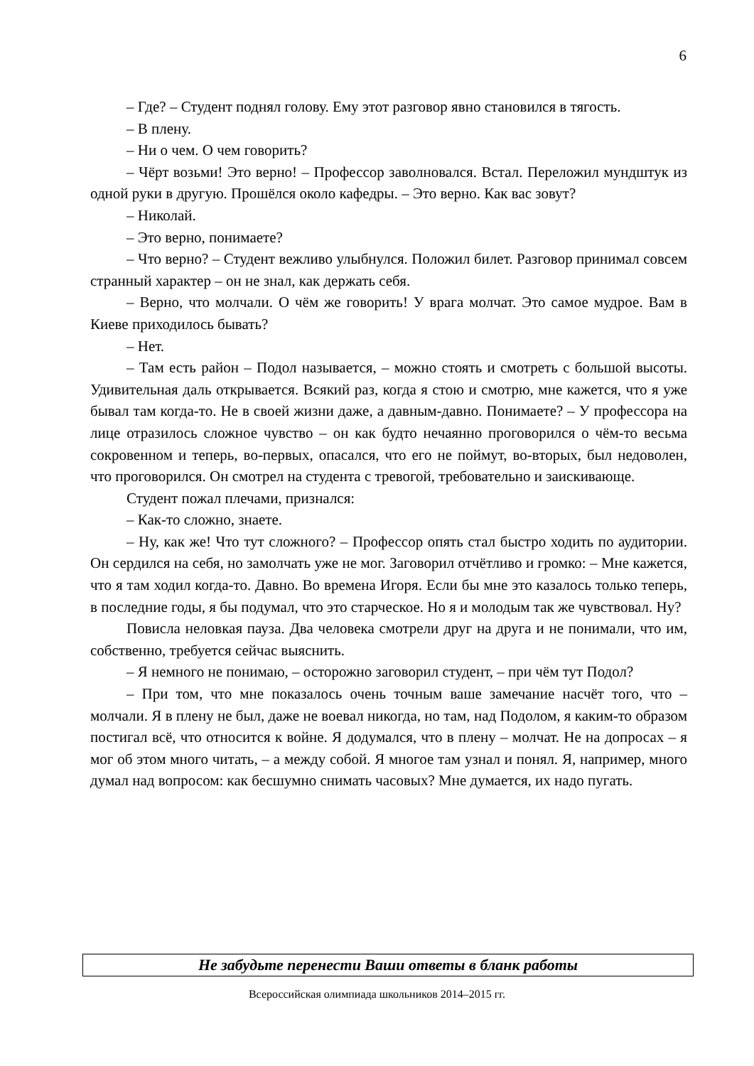6
– Где? – Студент поднял голову. Ему этот разговор явно становился в тягость.
– В плену.
– Ни о чем. О чем говорить?
– Чёрт возьми! Это верно! – Профессор заволновался. Встал. Переложил мундштук из одной руки в другую. Прошёлся около кафедры. – Это верно. Как вас зовут?
– Николай.
– Это верно, понимаете?
– Что верно? – Студент вежливо улыбнулся. Положил билет. Разговор принимал совсем странный характер – он не знал, как держать себя.
– Верно, что молчали. О чём же говорить! У врага молчат. Это самое мудрое. Вам в Киеве приходилось бывать?
– Нет.
– Там есть район – Подол называется, – можно стоять и смотреть с большой высоты. Удивительная даль открывается. Всякий раз, когда я стою и смотрю, мне кажется, что я уже бывал там когда-то. Не в своей жизни даже, а давным-давно. Понимаете? – У профессора на лице отразилось сложное чувство – он как будто нечаянно проговорился о чём-то весьма сокровенном и теперь, во-первых, опасался, что его не поймут, во-вторых, был недоволен, что проговорился. Он смотрел на студента с тревогой, требовательно и заискивающе.
Студент пожал плечами, признался:
– Как-то сложно, знаете.
– Ну, как же! Что тут сложного? – Профессор опять стал быстро ходить по аудитории. Он сердился на себя, но замолчать уже не мог. Заговорил отчётливо и громко: – Мне кажется, что я там ходил когда-то. Давно. Во времена Игоря. Если бы мне это казалось только теперь, в последние годы, я бы подумал, что это старческое. Но я и молодым так же чувствовал. Ну?
Повисла неловкая пауза. Два человека смотрели друг на друга и не понимали, что им, собственно, требуется сейчас выяснить.
– Я немного не понимаю, – осторожно заговорил студент, – при чём тут Подол?
– При том, что мне показалось очень точным ваше замечание насчёт того, что – молчали. Я в плену не был, даже не воевал никогда, но там, над Подолом, я каким-то образом постигал всё, что относится к войне. Я додумался, что в плену – молчат. Не на допросах – я мог об этом много читать, – а между собой. Я многое там узнал и понял. Я, например, много думал над вопросом: как бесшумно снимать часовых? Мне думается, их надо пугать.
Не забудьте перенести Ваши ответы в бланк работы
Всероссийская олимпиада школьников 2014–2015 гг.